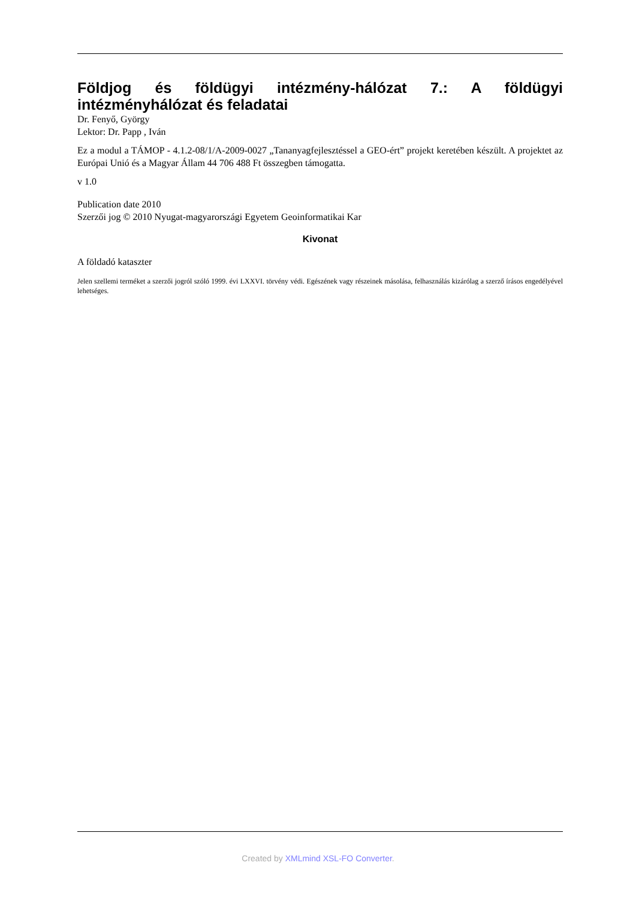Földjog és földügyi intézmény-hálózat 7.: A földügyi intézményhálózat és feladatai
Dr. Fenyő, György
Lektor: Dr. Papp , Iván
Ez a modul a TÁMOP - 4.1.2-08/1/A-2009-0027 „Tananyagfejlesztéssel a GEO-ért” projekt keretében készült. A projektet az Európai Unió és a Magyar Állam 44 706 488 Ft összegben támogatta.
v 1.0
Publication date 2010
Szerzői jog © 2010 Nyugat-magyarországi Egyetem Geoinformatikai Kar
Kivonat
A földadó kataszter
Jelen szellemi terméket a szerzői jogról szóló 1999. évi LXXVI. törvény védi. Egészének vagy részeinek másolása, felhasználás kizárólag a szerző írásos engedélyével lehetséges.
Created by XMLmind XSL-FO Converter.